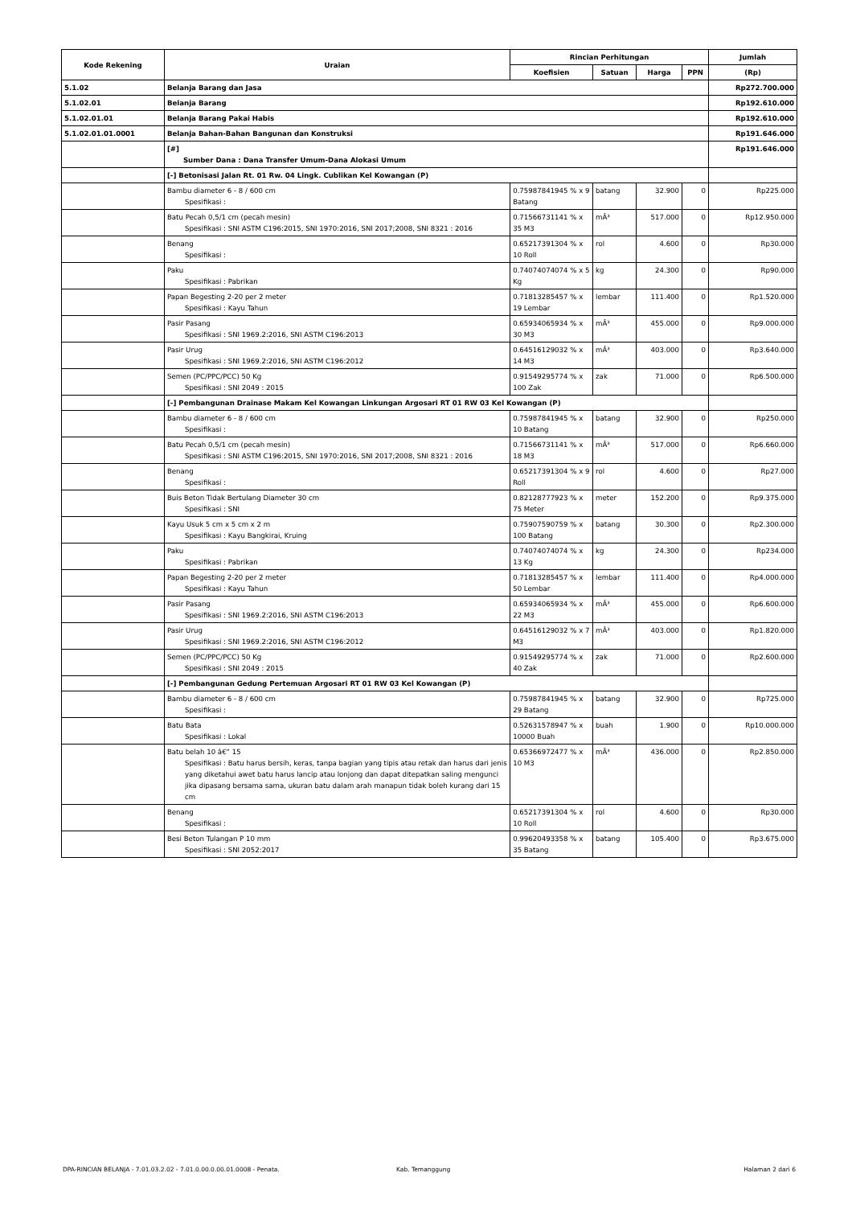| Kode Rekening | Uraian | Rincian Perhitungan | | | | Jumlah |
| --- | --- | --- | --- | --- | --- | --- |
| | | Koefisien | Satuan | Harga | PPN | (Rp) |
| 5.1.02 | Belanja Barang dan Jasa | | | | | Rp272.700.000 |
| 5.1.02.01 | Belanja Barang | | | | | Rp192.610.000 |
| 5.1.02.01.01 | Belanja Barang Pakai Habis | | | | | Rp192.610.000 |
| 5.1.02.01.01.0001 | Belanja Bahan-Bahan Bangunan dan Konstruksi | | | | | Rp191.646.000 |
| | [#] Sumber Dana : Dana Transfer Umum-Dana Alokasi Umum | | | | | Rp191.646.000 |
| | [-] Betonisasi Jalan Rt. 01 Rw. 04 Lingk. Cublikan Kel Kowangan (P) | | | | | |
| | Bambu diameter 6 - 8 / 600 cm Spesifikasi : | 0.75987841945 % x 9 Batang | batang | 32.900 | 0 | Rp225.000 |
| | Batu Pecah 0,5/1 cm (pecah mesin) Spesifikasi : SNI ASTM C196:2015, SNI 1970:2016, SNI 2017;2008, SNI 8321 : 2016 | 0.71566731141 % x 35 M3 | mÂ³ | 517.000 | 0 | Rp12.950.000 |
| | Benang Spesifikasi : | 0.65217391304 % x 10 Roll | rol | 4.600 | 0 | Rp30.000 |
| | Paku Spesifikasi : Pabrikan | 0.74074074074 % x 5 Kg | kg | 24.300 | 0 | Rp90.000 |
| | Papan Begesting 2-20 per 2 meter Spesifikasi : Kayu Tahun | 0.71813285457 % x 19 Lembar | lembar | 111.400 | 0 | Rp1.520.000 |
| | Pasir Pasang Spesifikasi : SNI 1969.2:2016, SNI ASTM C196:2013 | 0.65934065934 % x 30 M3 | mÂ³ | 455.000 | 0 | Rp9.000.000 |
| | Pasir Urug Spesifikasi : SNI 1969.2:2016, SNI ASTM C196:2012 | 0.64516129032 % x 14 M3 | mÂ³ | 403.000 | 0 | Rp3.640.000 |
| | Semen (PC/PPC/PCC) 50 Kg Spesifikasi : SNI 2049 : 2015 | 0.91549295774 % x 100 Zak | zak | 71.000 | 0 | Rp6.500.000 |
| | [-] Pembangunan Drainase Makam Kel Kowangan Linkungan Argosari RT 01 RW 03 Kel Kowangan (P) | | | | | |
| | Bambu diameter 6 - 8 / 600 cm Spesifikasi : | 0.75987841945 % x 10 Batang | batang | 32.900 | 0 | Rp250.000 |
| | Batu Pecah 0,5/1 cm (pecah mesin) Spesifikasi : SNI ASTM C196:2015, SNI 1970:2016, SNI 2017;2008, SNI 8321 : 2016 | 0.71566731141 % x 18 M3 | mÂ³ | 517.000 | 0 | Rp6.660.000 |
| | Benang Spesifikasi : | 0.65217391304 % x 9 Roll | rol | 4.600 | 0 | Rp27.000 |
| | Buis Beton Tidak Bertulang Diameter 30 cm Spesifikasi : SNI | 0.82128777923 % x 75 Meter | meter | 152.200 | 0 | Rp9.375.000 |
| | Kayu Usuk 5 cm x 5 cm x 2 m Spesifikasi : Kayu Bangkirai, Kruing | 0.75907590759 % x 100 Batang | batang | 30.300 | 0 | Rp2.300.000 |
| | Paku Spesifikasi : Pabrikan | 0.74074074074 % x 13 Kg | kg | 24.300 | 0 | Rp234.000 |
| | Papan Begesting 2-20 per 2 meter Spesifikasi : Kayu Tahun | 0.71813285457 % x 50 Lembar | lembar | 111.400 | 0 | Rp4.000.000 |
| | Pasir Pasang Spesifikasi : SNI 1969.2:2016, SNI ASTM C196:2013 | 0.65934065934 % x 22 M3 | mÂ³ | 455.000 | 0 | Rp6.600.000 |
| | Pasir Urug Spesifikasi : SNI 1969.2:2016, SNI ASTM C196:2012 | 0.64516129032 % x 7 M3 | mÂ³ | 403.000 | 0 | Rp1.820.000 |
| | Semen (PC/PPC/PCC) 50 Kg Spesifikasi : SNI 2049 : 2015 | 0.91549295774 % x 40 Zak | zak | 71.000 | 0 | Rp2.600.000 |
| | [-] Pembangunan Gedung Pertemuan Argosari RT 01 RW 03 Kel Kowangan (P) | | | | | |
| | Bambu diameter 6 - 8 / 600 cm Spesifikasi : | 0.75987841945 % x 29 Batang | batang | 32.900 | 0 | Rp725.000 |
| | Batu Bata Spesifikasi : Lokal | 0.52631578947 % x 10000 Buah | buah | 1.900 | 0 | Rp10.000.000 |
| | Batu belah 10 â€“ 15 Spesifikasi : Batu harus bersih, keras, tanpa bagian yang tipis atau retak dan harus dari jenis yang diketahui awet batu harus lancip atau lonjong dan dapat ditepatkan saling mengunci jika dipasang bersama sama, ukuran batu dalam arah manapun tidak boleh kurang dari 15 cm | 0.65366972477 % x 10 M3 | mÂ³ | 436.000 | 0 | Rp2.850.000 |
| | Benang Spesifikasi : | 0.65217391304 % x 10 Roll | rol | 4.600 | 0 | Rp30.000 |
| | Besi Beton Tulangan P 10 mm Spesifikasi : SNI 2052:2017 | 0.99620493358 % x 35 Batang | batang | 105.400 | 0 | Rp3.675.000 |
DPA-RINCIAN BELANJA - 7.01.03.2.02 - 7.01.0.00.0.00.01.0008 - Penata. Kab. Temanggung Halaman 2 dari 6